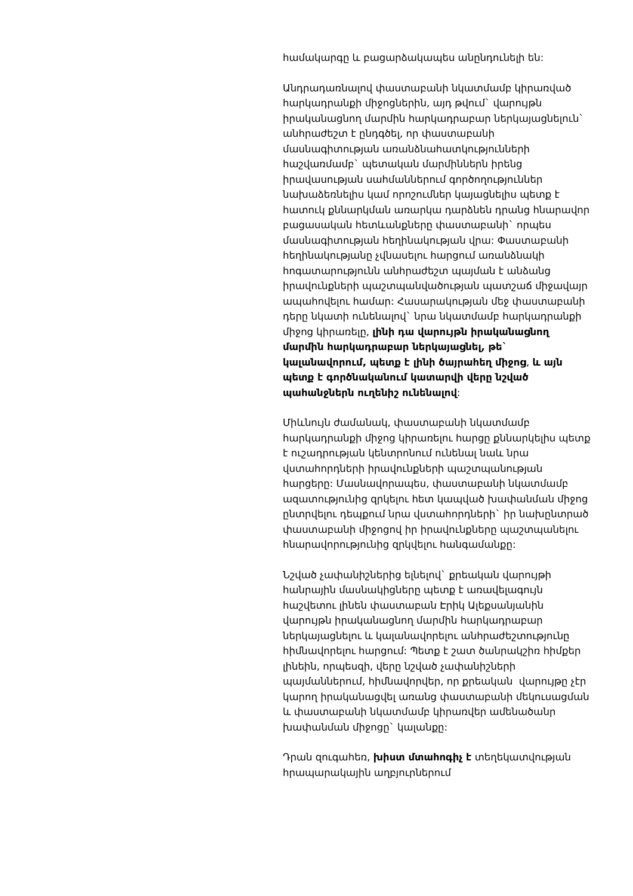համակարգը և բացարձակապես անընդունելի են:
Անդրադառնալով փաստաբանի նկատմամբ կիրառված հարկադրանքի միջոցներին, այդ թվում` վարույթն իրականացնող մարմին հարկադրաբար ներկայացնելուն` անհրաժեշտ է ընդգծել, որ փաստաբանի մասնագիտության առանձնահատկությունների հաշվառմամբ` պետական մարմիններն իրենց իրավասության սահմաններում գործողություններ նախաձեռնելիս կամ որոշումներ կայացնելիս պետք է հատուկ քննարկման առարկա դարձնեն դրանց հնարավոր բացասական հետևանքները փաստաբանի` որպես մասնագիտության հեղինակության վրա: Փաստաբանի հեղինակությանը չվնասելու հարցում առանձնակի հոգատարությունն անհրաժեշտ պայման է անձանց իրավունքների պաշտպանվածության պատշաճ միջավայր ապահովելու համար: Հասարակության մեջ փաստաբանի դերը նկատի ունենալով` նրա նկատմամբ հարկադրանքի միջոց կիրառելը, լինի դա վարույթն իրականացնող մարմին հարկադրաբար ներկայացնել, թե` կալանավորում, պետք է լինի ծայրահեղ միջոց, և այն պետք է գործնականում կատարվի վերը նշված պահանջներն ուղենիշ ունենալով:
Միևնույն ժամանակ, փաստաբանի նկատմամբ հարկադրանքի միջոց կիրառելու հարցը քննարկելիս պետք է ուշադրության կենտրոնում ունենալ նաև նրա վստահորդների իրավունքների պաշտպանության հարցերը: Մասնավորապես, փաստաբանի նկատմամբ ազատությունից զրկելու հետ կապված խափանման միջոց ընտրվելու դեպքում նրա վստահորդների` իր նախընտրած փաստաբանի միջոցով իր իրավունքները պաշտպանելու հնարավորությունից զրկվելու հանգամանքը:
Նշված չափանիշներից ելնելով` քրեական վարույթի հանրային մասնակիցները պետք է առավելագույն հաշվետու լինեն փաստաբան Էրիկ Ալեքսանյանին վարույթն իրականացնող մարմին հարկադրաբար ներկայացնելու և կալանավորելու անհրաժեշտությունը հիմնավորելու հարցում: Պետք է շատ ծանրակշիռ հիմքեր լինեին, որպեսզի, վերը նշված չափանիշների պայմաններում, հիմնավորվեր, որ քրեական վարույթը չէր կարող իրականացվել առանց փաստաբանի մեկուսացման և փաստաբանի նկատմամբ կիրառվեր ամենածանր խափանման միջոցը` կալանքը:
Դրան զուգահեռ, խիստ մտահոգիչ է տեղեկատվության հրապարակային աղբյուրներում